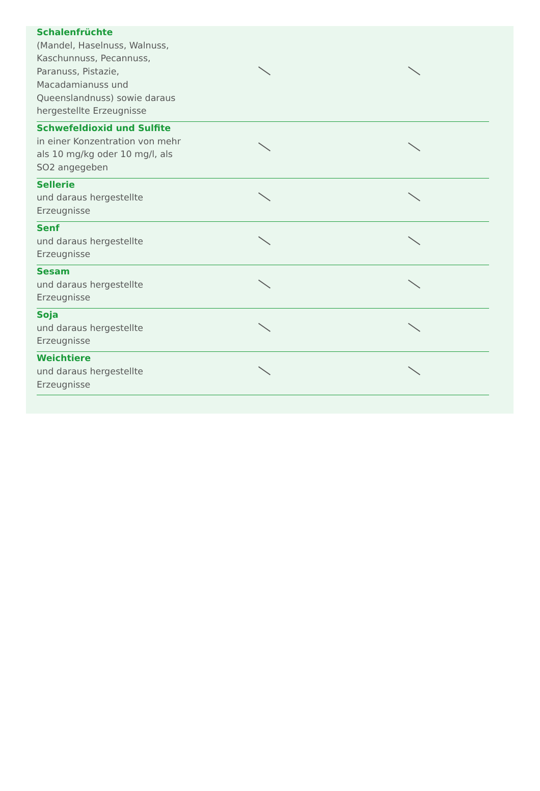| Schalenfrüchte (Mandel, Haselnuss, Walnuss, Kaschunnuss, Pecannuss, Paranuss, Pistazie, Macadamianuss und Queenslandnuss) sowie daraus hergestellte Erzeugnisse | | |
| Schwefeldioxid und Sulfite in einer Konzentration von mehr als 10 mg/kg oder 10 mg/l, als SO2 angegeben | | |
| Sellerie und daraus hergestellte Erzeugnisse | | |
| Senf und daraus hergestellte Erzeugnisse | | |
| Sesam und daraus hergestellte Erzeugnisse | | |
| Soja und daraus hergestellte Erzeugnisse | | |
| Weichtiere und daraus hergestellte Erzeugnisse | | |